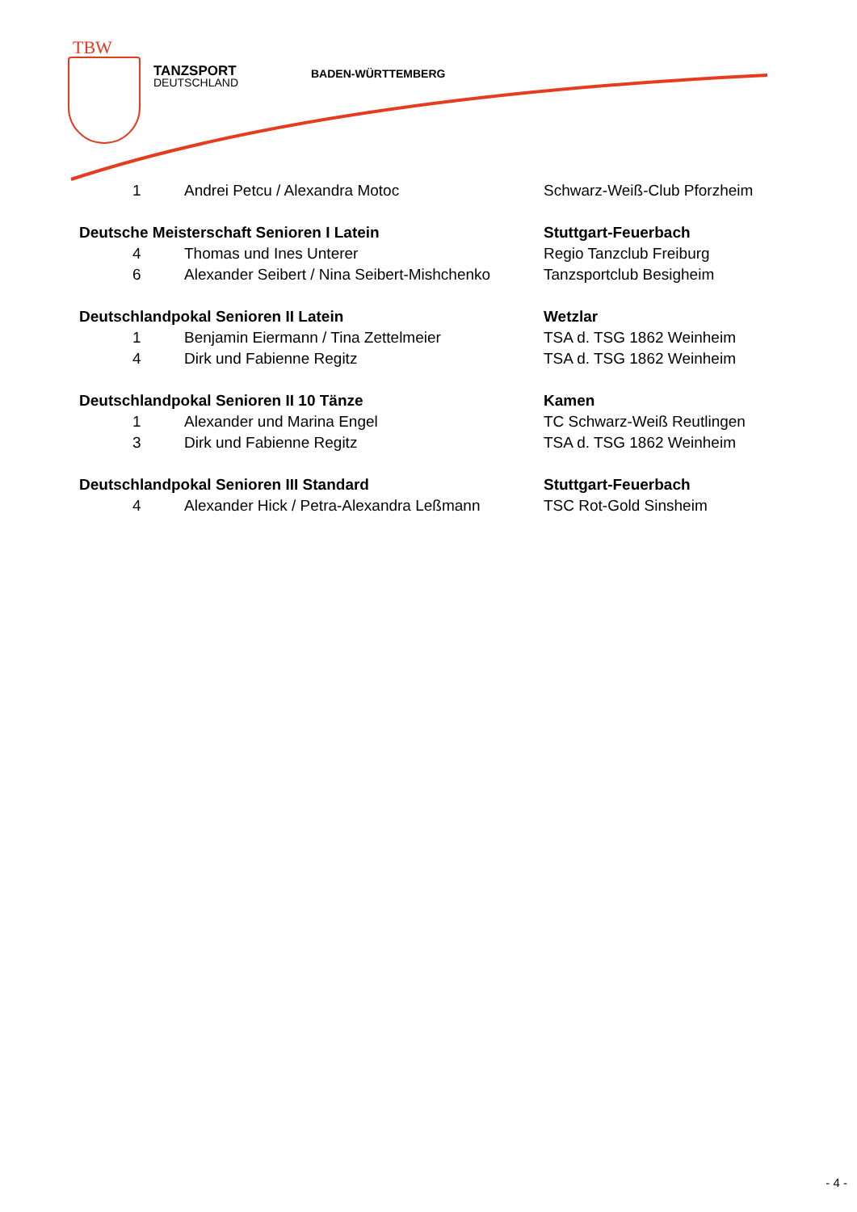TBW
TANZSPORT
DEUTSCHLAND
BADEN-WÜRTTEMBERG
| | 1 | Andrei Petcu / Alexandra Motoc | Schwarz-Weiß-Club Pforzheim |
| Deutsche Meisterschaft Senioren I Latein | | | Stuttgart-Feuerbach |
| | 4 | Thomas und Ines Unterer | Regio Tanzclub Freiburg |
| | 6 | Alexander Seibert / Nina Seibert-Mishchenko | Tanzsportclub Besigheim |
| Deutschlandpokal Senioren II Latein | | | Wetzlar |
| | 1 | Benjamin Eiermann / Tina Zettelmeier | TSA d. TSG 1862 Weinheim |
| | 4 | Dirk und Fabienne Regitz | TSA d. TSG 1862 Weinheim |
| Deutschlandpokal Senioren II 10 Tänze | | | Kamen |
| | 1 | Alexander und Marina Engel | TC Schwarz-Weiß Reutlingen |
| | 3 | Dirk und Fabienne Regitz | TSA d. TSG 1862 Weinheim |
| Deutschlandpokal Senioren III Standard | | | Stuttgart-Feuerbach |
| | 4 | Alexander Hick / Petra-Alexandra Leßmann | TSC Rot-Gold Sinsheim |
- 4 -